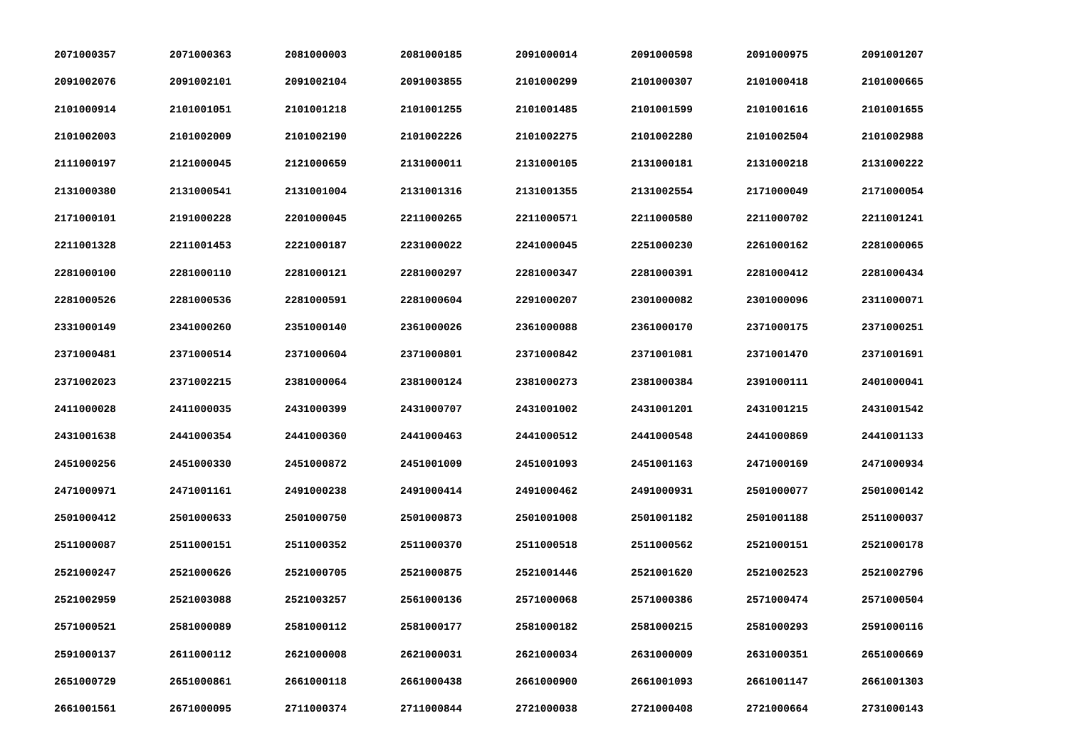| 2071000357 | 2071000363 | 2081000003 | 2081000185 | 2091000014 | 2091000598 | 2091000975 | 2091001207 |
| 2091002076 | 2091002101 | 2091002104 | 2091003855 | 2101000299 | 2101000307 | 2101000418 | 2101000665 |
| 2101000914 | 2101001051 | 2101001218 | 2101001255 | 2101001485 | 2101001599 | 2101001616 | 2101001655 |
| 2101002003 | 2101002009 | 2101002190 | 2101002226 | 2101002275 | 2101002280 | 2101002504 | 2101002988 |
| 2111000197 | 2121000045 | 2121000659 | 2131000011 | 2131000105 | 2131000181 | 2131000218 | 2131000222 |
| 2131000380 | 2131000541 | 2131001004 | 2131001316 | 2131001355 | 2131002554 | 2171000049 | 2171000054 |
| 2171000101 | 2191000228 | 2201000045 | 2211000265 | 2211000571 | 2211000580 | 2211000702 | 2211001241 |
| 2211001328 | 2211001453 | 2221000187 | 2231000022 | 2241000045 | 2251000230 | 2261000162 | 2281000065 |
| 2281000100 | 2281000110 | 2281000121 | 2281000297 | 2281000347 | 2281000391 | 2281000412 | 2281000434 |
| 2281000526 | 2281000536 | 2281000591 | 2281000604 | 2291000207 | 2301000082 | 2301000096 | 2311000071 |
| 2331000149 | 2341000260 | 2351000140 | 2361000026 | 2361000088 | 2361000170 | 2371000175 | 2371000251 |
| 2371000481 | 2371000514 | 2371000604 | 2371000801 | 2371000842 | 2371001081 | 2371001470 | 2371001691 |
| 2371002023 | 2371002215 | 2381000064 | 2381000124 | 2381000273 | 2381000384 | 2391000111 | 2401000041 |
| 2411000028 | 2411000035 | 2431000399 | 2431000707 | 2431001002 | 2431001201 | 2431001215 | 2431001542 |
| 2431001638 | 2441000354 | 2441000360 | 2441000463 | 2441000512 | 2441000548 | 2441000869 | 2441001133 |
| 2451000256 | 2451000330 | 2451000872 | 2451001009 | 2451001093 | 2451001163 | 2471000169 | 2471000934 |
| 2471000971 | 2471001161 | 2491000238 | 2491000414 | 2491000462 | 2491000931 | 2501000077 | 2501000142 |
| 2501000412 | 2501000633 | 2501000750 | 2501000873 | 2501001008 | 2501001182 | 2501001188 | 2511000037 |
| 2511000087 | 2511000151 | 2511000352 | 2511000370 | 2511000518 | 2511000562 | 2521000151 | 2521000178 |
| 2521000247 | 2521000626 | 2521000705 | 2521000875 | 2521001446 | 2521001620 | 2521002523 | 2521002796 |
| 2521002959 | 2521003088 | 2521003257 | 2561000136 | 2571000068 | 2571000386 | 2571000474 | 2571000504 |
| 2571000521 | 2581000089 | 2581000112 | 2581000177 | 2581000182 | 2581000215 | 2581000293 | 2591000116 |
| 2591000137 | 2611000112 | 2621000008 | 2621000031 | 2621000034 | 2631000009 | 2631000351 | 2651000669 |
| 2651000729 | 2651000861 | 2661000118 | 2661000438 | 2661000900 | 2661001093 | 2661001147 | 2661001303 |
| 2661001561 | 2671000095 | 2711000374 | 2711000844 | 2721000038 | 2721000408 | 2721000664 | 2731000143 |